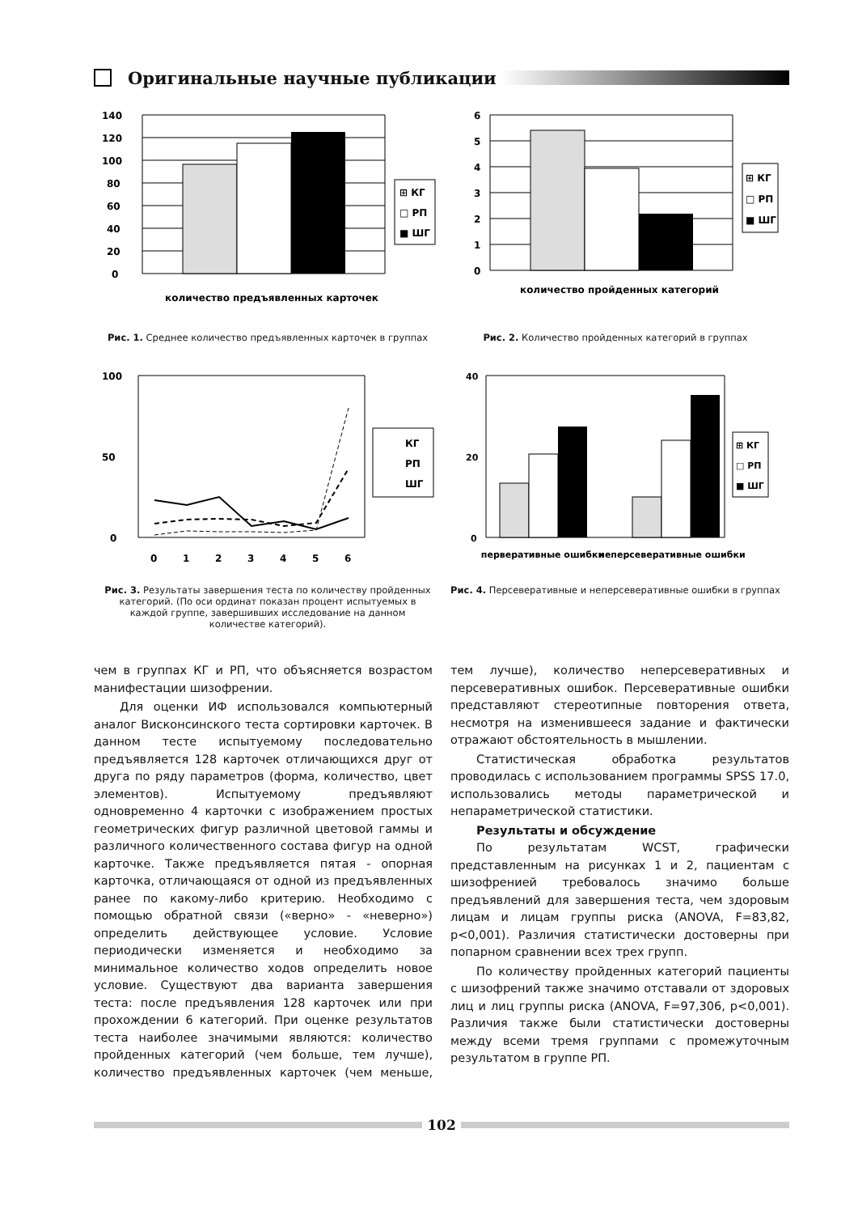Оригинальные научные публикации
140
120
100
80
60
40
20
0
⊞ КГ
□ РП
■ ШГ
количество предъявленных карточек
Рис. 1. Среднее количество предъявленных карточек в группах
6
5
4
3
2
1
0
⊞ КГ
□ РП
■ ШГ
количество пройденных категорий
Рис. 2. Количество пройденных категорий в группах
100
50
0
0
1
2
3
4
5
6
КГ
РП
ШГ
Рис. 3. Результаты завершения теста по количеству пройденных категорий. (По оси ординат показан процент испытуемых в каждой группе, завершивших исследование на данном количестве категорий).
40
20
0
⊞ КГ
□ РП
■ ШГ
перверативные ошибки
неперсеверативные ошибки
Рис. 4. Персеверативные и неперсеверативные ошибки в группах
чем в группах КГ и РП, что объясняется возрастом манифестации шизофрении.
Для оценки ИФ использовался компьютерный аналог Висконсинского теста сортировки карточек. В данном тесте испытуемому последовательно предъявляется 128 карточек отличающихся друг от друга по ряду параметров (форма, количество, цвет элементов). Испытуемому предъявляют одновременно 4 карточки с изображением простых геометрических фигур различной цветовой гаммы и различного количественного состава фигур на одной карточке. Также предъявляется пятая - опорная карточка, отличающаяся от одной из предъявленных ранее по какому-либо критерию. Необходимо с помощью обратной связи («верно» - «неверно») определить действующее условие. Условие периодически изменяется и необходимо за минимальное количество ходов определить новое условие. Существуют два варианта завершения теста: после предъявления 128 карточек или при прохождении 6 категорий. При оценке результатов теста наиболее значимыми являются: количество пройденных категорий (чем больше, тем лучше), количество предъявленных карточек (чем меньше, тем лучше), количество неперсеверативных и персеверативных ошибок. Персеверативные ошибки представляют стереотипные повторения ответа, несмотря на изменившееся задание и фактически отражают обстоятельность в мышлении.
Статистическая обработка результатов проводилась с использованием программы SPSS 17.0, использовались методы параметрической и непараметрической статистики.
Результаты и обсуждение
По результатам WCST, графически представленным на рисунках 1 и 2, пациентам с шизофренией требовалось значимо больше предъявлений для завершения теста, чем здоровым лицам и лицам группы риска (ANOVA, F=83,82, p<0,001). Различия статистически достоверны при попарном сравнении всех трех групп.
По количеству пройденных категорий пациенты с шизофрений также значимо отставали от здоровых лиц и лиц группы риска (ANOVA, F=97,306, p<0,001). Различия также были статистически достоверны между всеми тремя группами с промежуточным результатом в группе РП.
102